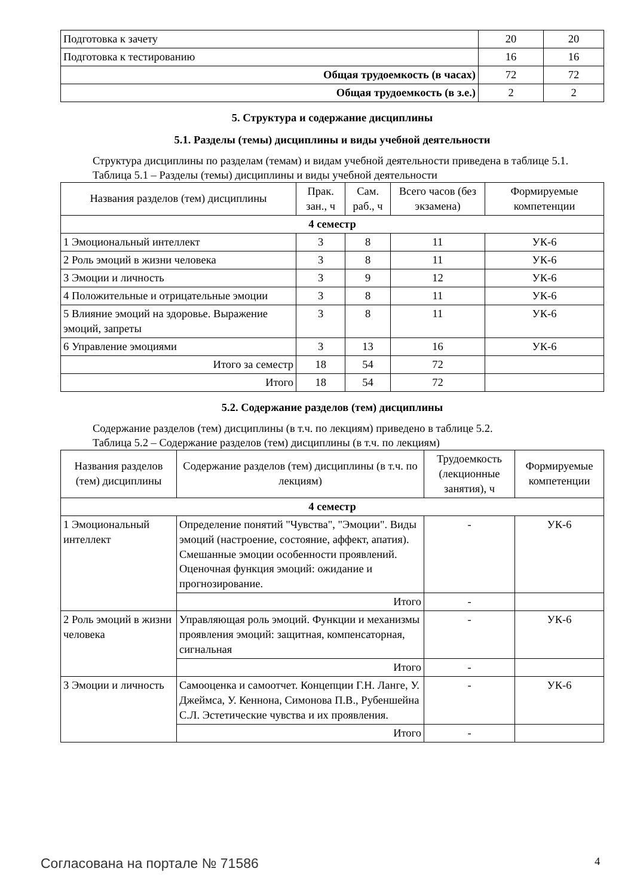| Подготовка к зачету | 20 | 20 |
| Подготовка к тестированию | 16 | 16 |
| Общая трудоемкость (в часах) | 72 | 72 |
| Общая трудоемкость (в з.е.) | 2 | 2 |
5. Структура и содержание дисциплины
5.1. Разделы (темы) дисциплины и виды учебной деятельности
Структура дисциплины по разделам (темам) и видам учебной деятельности приведена в таблице 5.1.
Таблица 5.1 – Разделы (темы) дисциплины и виды учебной деятельности
| Названия разделов (тем) дисциплины | Прак. зан., ч | Сам. раб., ч | Всего часов (без экзамена) | Формируемые компетенции |
| --- | --- | --- | --- | --- |
| 4 семестр | | | | |
| 1 Эмоциональный интеллект | 3 | 8 | 11 | УК-6 |
| 2 Роль эмоций в жизни человека | 3 | 8 | 11 | УК-6 |
| 3 Эмоции и личность | 3 | 9 | 12 | УК-6 |
| 4 Положительные и отрицательные эмоции | 3 | 8 | 11 | УК-6 |
| 5 Влияние эмоций на здоровье. Выражение эмоций, запреты | 3 | 8 | 11 | УК-6 |
| 6 Управление эмоциями | 3 | 13 | 16 | УК-6 |
| Итого за семестр | 18 | 54 | 72 | |
| Итого | 18 | 54 | 72 | |
5.2. Содержание разделов (тем) дисциплины
Содержание разделов (тем) дисциплины (в т.ч. по лекциям) приведено в таблице 5.2.
Таблица 5.2 – Содержание разделов (тем) дисциплины (в т.ч. по лекциям)
| Названия разделов (тем) дисциплины | Содержание разделов (тем) дисциплины (в т.ч. по лекциям) | Трудоемкость (лекционные занятия), ч | Формируемые компетенции |
| --- | --- | --- | --- |
| 4 семестр | | | |
| 1 Эмоциональный интеллект | Определение понятий "Чувства", "Эмоции". Виды эмоций (настроение, состояние, аффект, апатия). Смешанные эмоции особенности проявлений. Оценочная функция эмоций: ожидание и прогнозирование. | - | УК-6 |
| | Итого | - | |
| 2 Роль эмоций в жизни человека | Управляющая роль эмоций. Функции и механизмы проявления эмоций: защитная, компенсаторная, сигнальная | - | УК-6 |
| | Итого | - | |
| 3 Эмоции и личность | Самооценка и самоотчет. Концепции Г.Н. Ланге, У. Джеймса, У. Кеннона, Симонова П.В., Рубеншейна С.Л. Эстетические чувства и их проявления. | - | УК-6 |
| | Итого | - | |
Согласована на портале № 71586 4